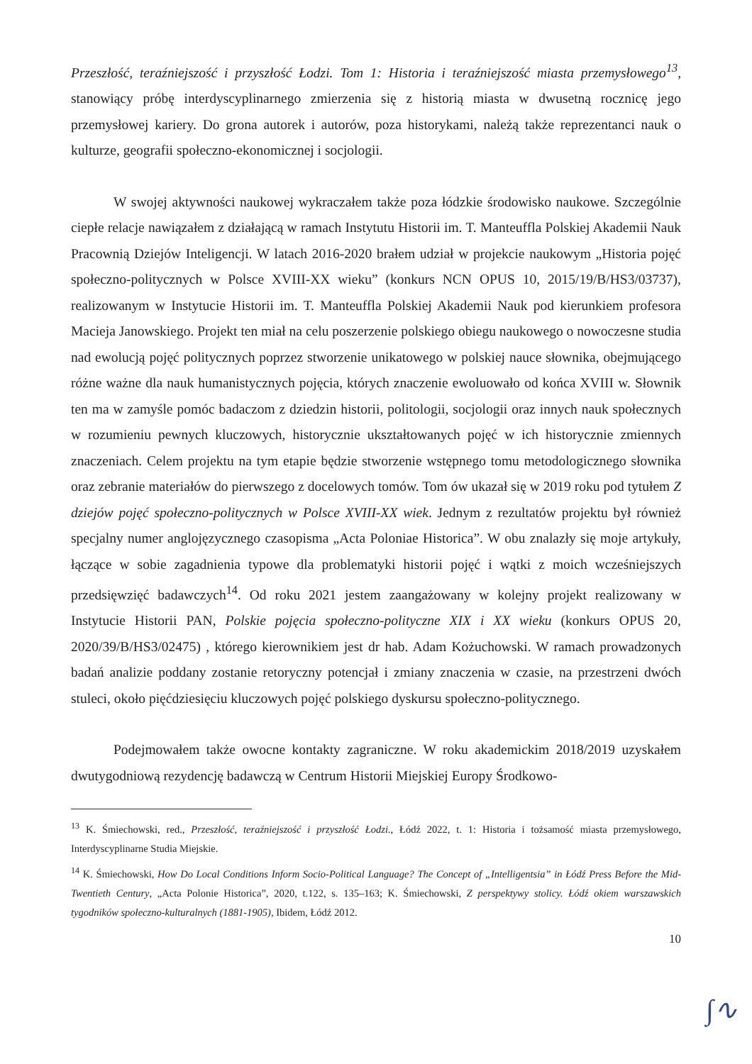Przeszłość, teraźniejszość i przyszłość Łodzi. Tom 1: Historia i teraźniejszość miasta przemysłowego<sup>13</sup>, stanowiący próbę interdyscyplinarnego zmierzenia się z historią miasta w dwusetną rocznicę jego przemysłowej kariery. Do grona autorek i autorów, poza historykami, należą także reprezentanci nauk o kulturze, geografii społeczno-ekonomicznej i socjologii.
W swojej aktywności naukowej wykraczałem także poza łódzkie środowisko naukowe. Szczególnie ciepłe relacje nawiązałem z działającą w ramach Instytutu Historii im. T. Manteuffla Polskiej Akademii Nauk Pracownią Dziejów Inteligencji. W latach 2016-2020 brałem udział w projekcie naukowym „Historia pojęć społeczno-politycznych w Polsce XVIII-XX wieku” (konkurs NCN OPUS 10, 2015/19/B/HS3/03737), realizowanym w Instytucie Historii im. T. Manteuffla Polskiej Akademii Nauk pod kierunkiem profesora Macieja Janowskiego. Projekt ten miał na celu poszerzenie polskiego obiegu naukowego o nowoczesne studia nad ewolucją pojęć politycznych poprzez stworzenie unikatowego w polskiej nauce słownika, obejmującego różne ważne dla nauk humanistycznych pojęcia, których znaczenie ewoluowało od końca XVIII w. Słownik ten ma w zamyśle pomóc badaczom z dziedzin historii, politologii, socjologii oraz innych nauk społecznych w rozumieniu pewnych kluczowych, historycznie ukształtowanych pojęć w ich historycznie zmiennych znaczeniach. Celem projektu na tym etapie będzie stworzenie wstępnego tomu metodologicznego słownika oraz zebranie materiałów do pierwszego z docelowych tomów. Tom ów ukazał się w 2019 roku pod tytułem Z dziejów pojęć społeczno-politycznych w Polsce XVIII-XX wiek. Jednym z rezultatów projektu był również specjalny numer anglojęzycznego czasopisma „Acta Poloniae Historica”. W obu znalazły się moje artykuły, łączące w sobie zagadnienia typowe dla problematyki historii pojęć i wątki z moich wcześniejszych przedsięwzięć badawczych<sup>14</sup>. Od roku 2021 jestem zaangażowany w kolejny projekt realizowany w Instytucie Historii PAN, Polskie pojęcia społeczno-polityczne XIX i XX wieku (konkurs OPUS 20, 2020/39/B/HS3/02475) , którego kierownikiem jest dr hab. Adam Kożuchowski. W ramach prowadzonych badań analizie poddany zostanie retoryczny potencjał i zmiany znaczenia w czasie, na przestrzeni dwóch stuleci, około pięćdziesięciu kluczowych pojęć polskiego dyskursu społeczno-politycznego.
Podejmowałem także owocne kontakty zagraniczne. W roku akademickim 2018/2019 uzyskałem dwutygodniową rezydencję badawczą w Centrum Historii Miejskiej Europy Środkowo-
<sup>13</sup> K. Śmiechowski, red., Przeszłość, teraźniejszość i przyszłość Łodzi., Łódź 2022, t. 1: Historia i tożsamość miasta przemysłowego, Interdyscyplinarne Studia Miejskie.
<sup>14</sup> K. Śmiechowski, How Do Local Conditions Inform Socio-Political Language? The Concept of „Intelligentsia” in Łódź Press Before the Mid-Twentieth Century, „Acta Polonie Historica”, 2020, t.122, s. 135–163; K. Śmiechowski, Z perspektywy stolicy. Łódź okiem warszawskich tygodników społeczno-kulturalnych (1881-1905), Ibidem, Łódź 2012.
10
∫∿